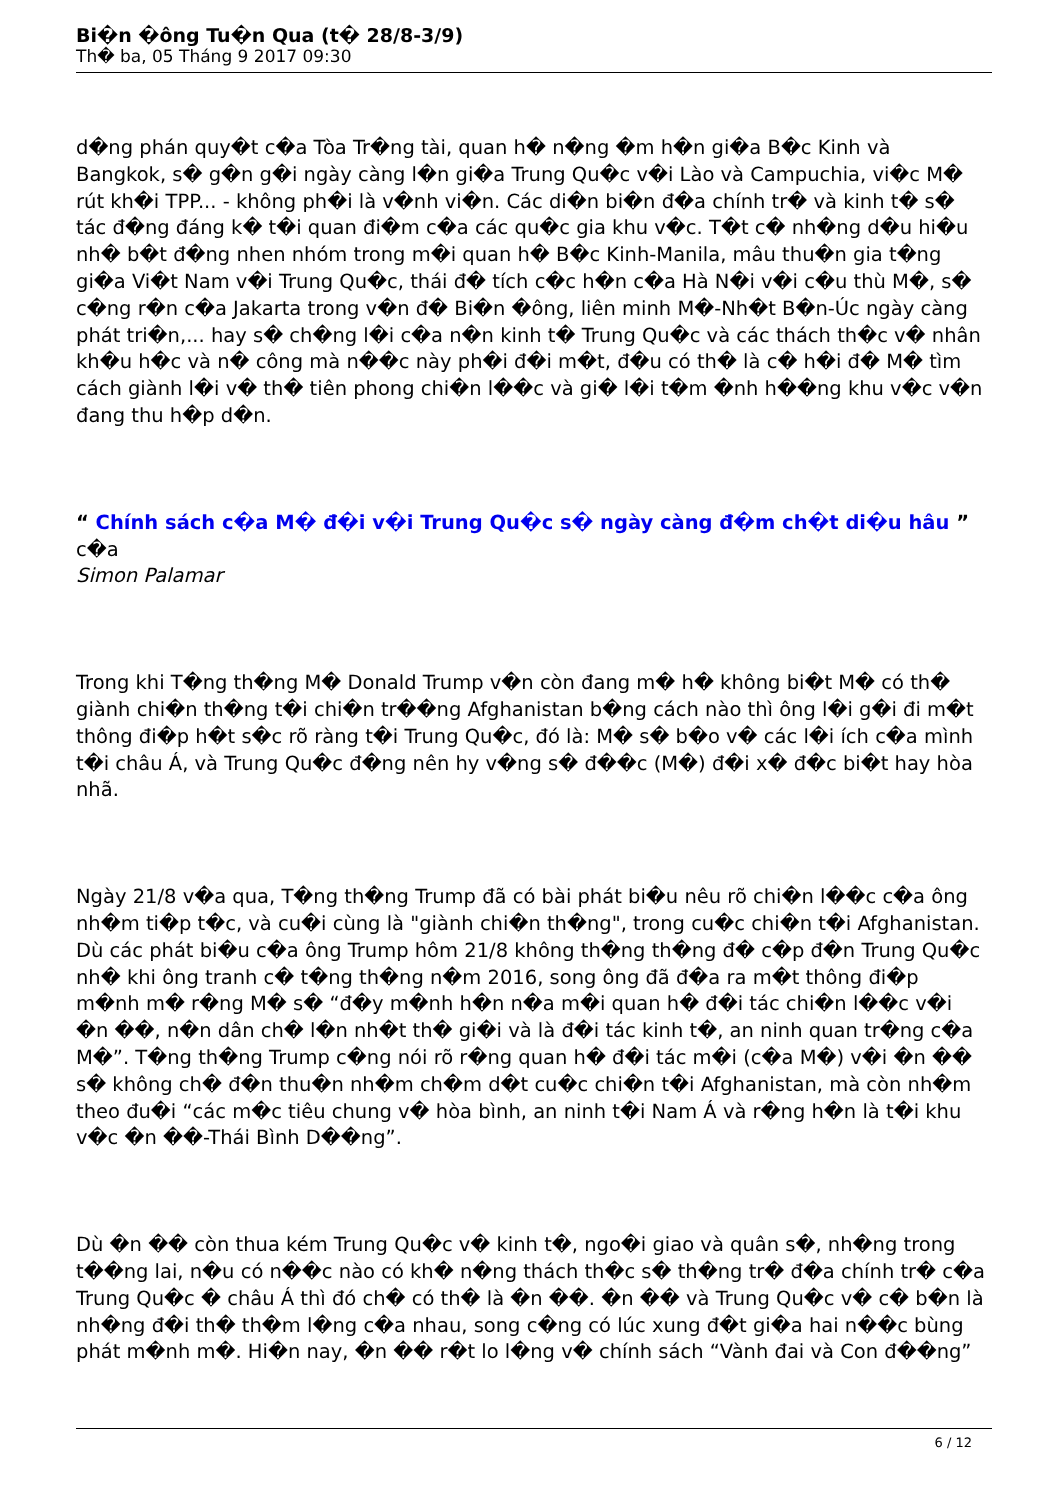Bi�n �ông Tu�n Qua (t� 28/8-3/9)
Th� ba, 05 Tháng 9 2017 09:30
d�ng phán quy�t c�a Tòa Tr�ng tài, quan h� n�ng �m h�n gi�a B�c Kinh và Bangkok, s� g�n g�i ngày càng l�n gi�a Trung Qu�c v�i Lào và Campuchia, vi�c M� rút kh�i TPP... - không ph�i là v�nh vi�n. Các di�n bi�n đ�a chính tr� và kinh t� s� tác đ�ng đáng k� t�i quan đi�m c�a các qu�c gia khu v�c. T�t c� nh�ng d�u hi�u nh� b�t đ�ng nhen nhóm trong m�i quan h� B�c Kinh-Manila, mâu thu�n gia t�ng gi�a Vi�t Nam v�i Trung Qu�c, thái đ� tích c�c h�n c�a Hà N�i v�i c�u thù M�, s� c�ng r�n c�a Jakarta trong v�n đ� Bi�n �ông, liên minh M�-Nh�t B�n-Úc ngày càng phát tri�n,... hay s� ch�ng l�i c�a n�n kinh t� Trung Qu�c và các thách th�c v� nhân kh�u h�c và n� công mà n��c này ph�i đ�i m�t, đ�u có th� là c� h�i đ� M� tìm cách giành l�i v� th� tiên phong chi�n l��c và gi� l�i t�m �nh h��ng khu v�c v�n đang thu h�p d�n.
“ Chính sách c�a M� đ�i v�i Trung Qu�c s� ngày càng đ�m ch�t di�u hâu ”
c�a
Simon Palamar
Trong khi T�ng th�ng M� Donald Trump v�n còn đang m� h� không bi�t M� có th� giành chi�n th�ng t�i chi�n tr��ng Afghanistan b�ng cách nào thì ông l�i g�i đi m�t thông đi�p h�t s�c rõ ràng t�i Trung Qu�c, đó là: M� s� b�o v� các l�i ích c�a mình t�i châu Á, và Trung Qu�c đ�ng nên hy v�ng s� đ��c (M�) đ�i x� đ�c bi�t hay hòa nhã.
Ngày 21/8 v�a qua, T�ng th�ng Trump đã có bài phát bi�u nêu rõ chi�n l��c c�a ông nh�m ti�p t�c, và cu�i cùng là "giành chi�n th�ng", trong cu�c chi�n t�i Afghanistan. Dù các phát bi�u c�a ông Trump hôm 21/8 không th�ng th�ng đ� c�p đ�n Trung Qu�c nh� khi ông tranh c� t�ng th�ng n�m 2016, song ông đã đ�a ra m�t thông đi�p m�nh m� r�ng M� s� “đ�y m�nh h�n n�a m�i quan h� đ�i tác chi�n l��c v�i �n ��, n�n dân ch� l�n nh�t th� gi�i và là đ�i tác kinh t�, an ninh quan tr�ng c�a M�”. T�ng th�ng Trump c�ng nói rõ r�ng quan h� đ�i tác m�i (c�a M�) v�i �n �� s� không ch� đ�n thu�n nh�m ch�m d�t cu�c chi�n t�i Afghanistan, mà còn nh�m theo đu�i “các m�c tiêu chung v� hòa bình, an ninh t�i Nam Á và r�ng h�n là t�i khu v�c �n ��-Thái Bình D��ng”.
Dù �n �� còn thua kém Trung Qu�c v� kinh t�, ngo�i giao và quân s�, nh�ng trong t��ng lai, n�u có n��c nào có kh� n�ng thách th�c s� th�ng tr� đ�a chính tr� c�a Trung Qu�c � châu Á thì đó ch� có th� là �n ��. �n �� và Trung Qu�c v� c� b�n là nh�ng đ�i th� th�m l�ng c�a nhau, song c�ng có lúc xung đ�t gi�a hai n��c bùng phát m�nh m�. Hi�n nay, �n �� r�t lo l�ng v� chính sách “Vành đai và Con đ��ng”
6 / 12